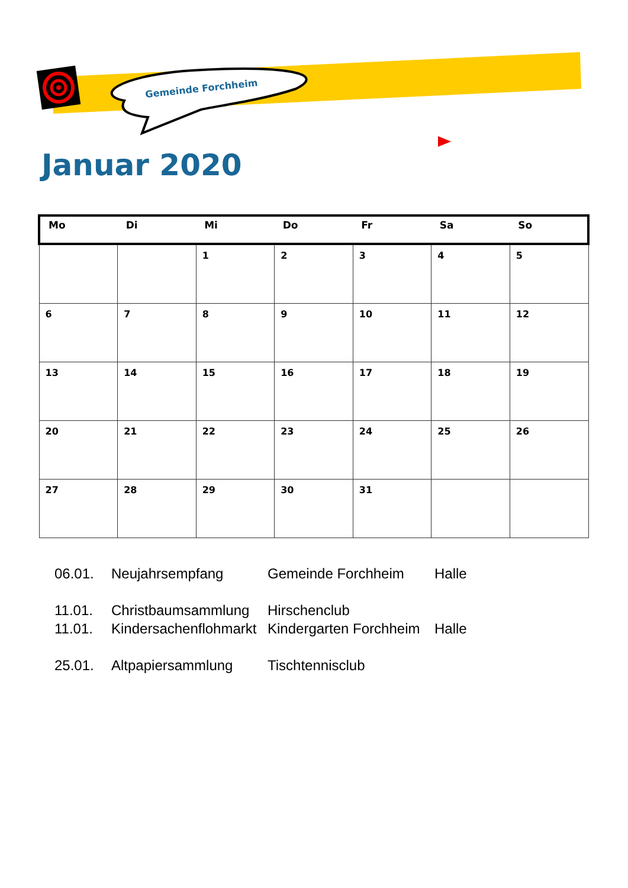Gemeinde Forchheim
Januar 2020
| Mo | Di | Mi | Do | Fr | Sa | So |
| --- | --- | --- | --- | --- | --- | --- |
| | | 1 | 2 | 3 | 4 | 5 |
| 6 | 7 | 8 | 9 | 10 | 11 | 12 |
| 13 | 14 | 15 | 16 | 17 | 18 | 19 |
| 20 | 21 | 22 | 23 | 24 | 25 | 26 |
| 27 | 28 | 29 | 30 | 31 | | |
06.01. Neujahrsempfang Gemeinde Forchheim Halle
11.01. Christbaumsammlung Hirschenclub
11.01. Kindersachenflohmarkt Kindergarten Forchheim Halle
25.01. Altpapiersammlung Tischtennisclub